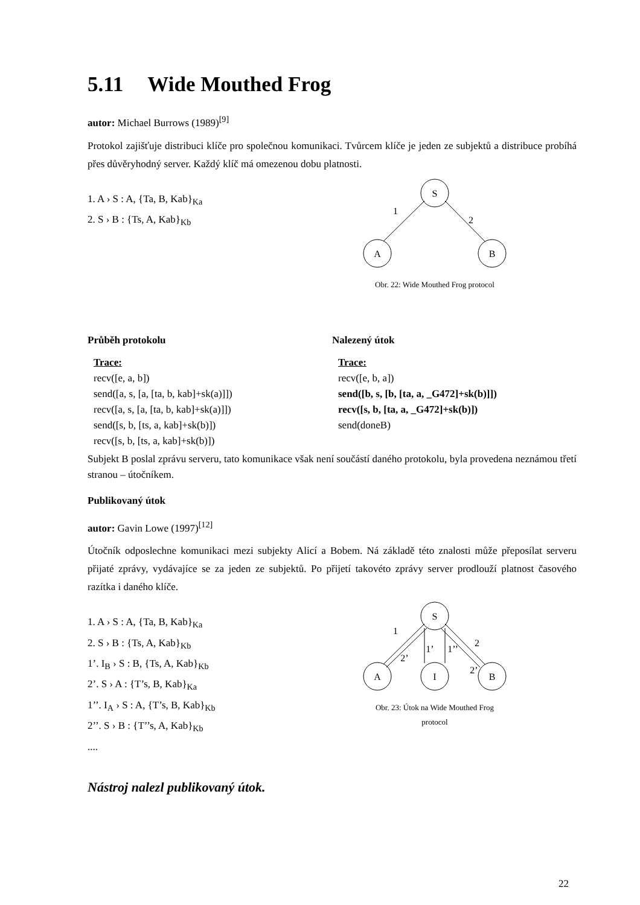5.11 Wide Mouthed Frog
autor: Michael Burrows (1989)<sup>[9]</sup>
Protokol zajišťuje distribuci klíče pro společnou komunikaci. Tvůrcem klíče je jeden ze subjektů a distribuce probíhá přes důvěryhodný server. Každý klíč má omezenou dobu platnosti.
1. A › S : A, {Ta, B, Kab}<sub>Ka</sub>
2. S › B : {Ts, A, Kab}<sub>Kb</sub>
S
A
B
1
2
Obr. 22: Wide Mouthed Frog protocol
Průběh protokolu
Trace:
recv([e, a, b])
send([a, s, [a, [ta, b, kab]+sk(a)]])
recv([a, s, [a, [ta, b, kab]+sk(a)]])
send([s, b, [ts, a, kab]+sk(b)])
recv([s, b, [ts, a, kab]+sk(b)])
Nalezený útok
Trace:
recv([e, b, a])
send([b, s, [b, [ta, a, _G472]+sk(b)]])
recv([s, b, [ta, a, _G472]+sk(b)])
send(doneB)
Subjekt B poslal zprávu serveru, tato komunikace však není součástí daného protokolu, byla provedena neznámou třetí stranou – útočníkem.
Publikovaný útok
autor: Gavin Lowe (1997)<sup>[12]</sup>
Útočník odposlechne komunikaci mezi subjekty Alicí a Bobem. Ná základě této znalosti může přeposílat serveru přijaté zprávy, vydávajíce se za jeden ze subjektů. Po přijetí takovéto zprávy server prodlouží platnost časového razítka i daného klíče.
1. A › S : A, {Ta, B, Kab}<sub>Ka</sub>
2. S › B : {Ts, A, Kab}<sub>Kb</sub>
1’. I<sub>B</sub> › S : B, {Ts, A, Kab}<sub>Kb</sub>
2’. S › A : {T’s, B, Kab}<sub>Ka</sub>
1’’. I<sub>A</sub> › S : A, {T’s, B, Kab}<sub>Kb</sub>
2’’. S › B : {T’’s, A, Kab}<sub>Kb</sub>
....
S
A
I
B
1
2’
1’
1’’
2
2’
Obr. 23: Útok na Wide Mouthed Frog
protocol
Nástroj nalezl publikovaný útok.
22